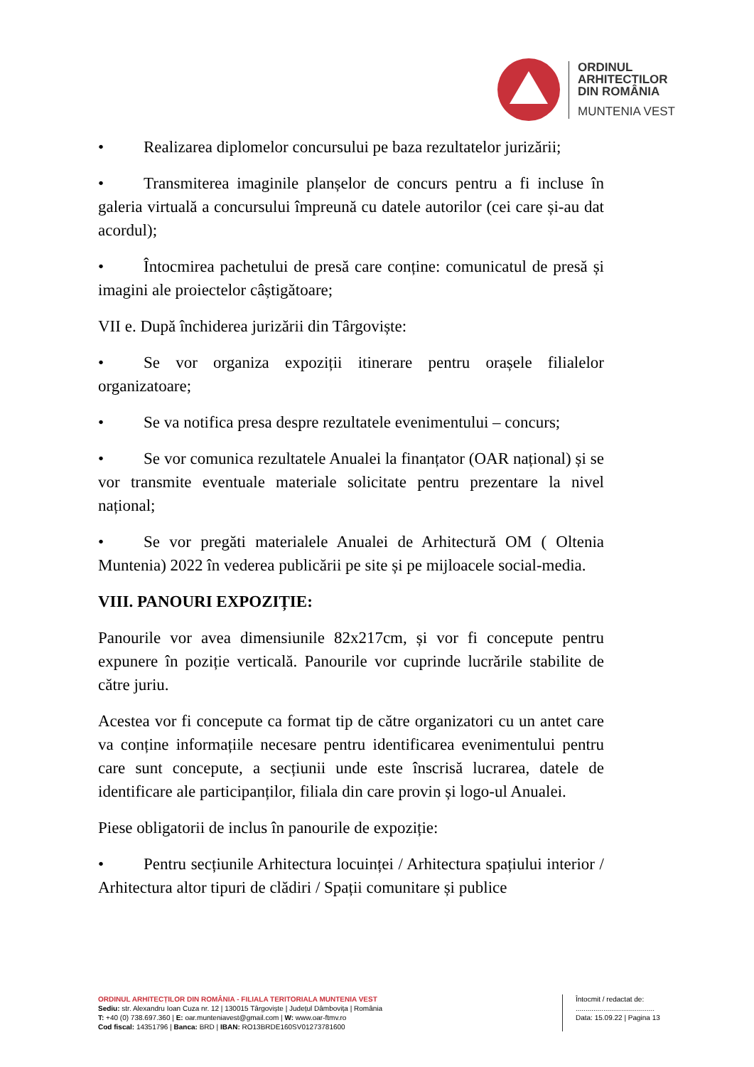ORDINUL
ARHITECTILOR
DIN ROMÂNIA
MUNTENIA VEST
• Realizarea diplomelor concursului pe baza rezultatelor jurizării;
• Transmiterea imaginile planșelor de concurs pentru a fi incluse în galeria virtuală a concursului împreună cu datele autorilor (cei care și-au dat acordul);
• Întocmirea pachetului de presă care conține: comunicatul de presă și imagini ale proiectelor câștigătoare;
VII e. După închiderea jurizării din Târgoviște:
• Se vor organiza expoziții itinerare pentru orașele filialelor organizatoare;
• Se va notifica presa despre rezultatele evenimentului – concurs;
• Se vor comunica rezultatele Anualei la finanțator (OAR național) și se vor transmite eventuale materiale solicitate pentru prezentare la nivel național;
• Se vor pregăti materialele Anualei de Arhitectură OM ( Oltenia Muntenia) 2022 în vederea publicării pe site și pe mijloacele social-media.
VIII. PANOURI EXPOZIȚIE:
Panourile vor avea dimensiunile 82x217cm, și vor fi concepute pentru expunere în poziție verticală. Panourile vor cuprinde lucrările stabilite de către juriu.
Acestea vor fi concepute ca format tip de către organizatori cu un antet care va conține informațiile necesare pentru identificarea evenimentului pentru care sunt concepute, a secțiunii unde este înscrisă lucrarea, datele de identificare ale participanților, filiala din care provin și logo-ul Anualei.
Piese obligatorii de inclus în panourile de expoziție:
• Pentru secțiunile Arhitectura locuinței / Arhitectura spațiului interior / Arhitectura altor tipuri de clădiri / Spații comunitare și publice
ORDINUL ARHITECȚILOR DIN ROMÂNIA - FILIALA TERITORIALA MUNTENIA VEST
Sediu: str. Alexandru Ioan Cuza nr. 12 | 130015 Târgoviște | Județul Dâmbovița | România
T: +40 (0) 738.697.360 | E: oar.munteniavest@gmail.com | W: www.oar-ftmv.ro
Cod fiscal: 14351796 | Banca: BRD | IBAN: RO13BRDE160SV01273781600
Întocmit / redactat de:
........................................
Data: 15.09.22 | Pagina 13